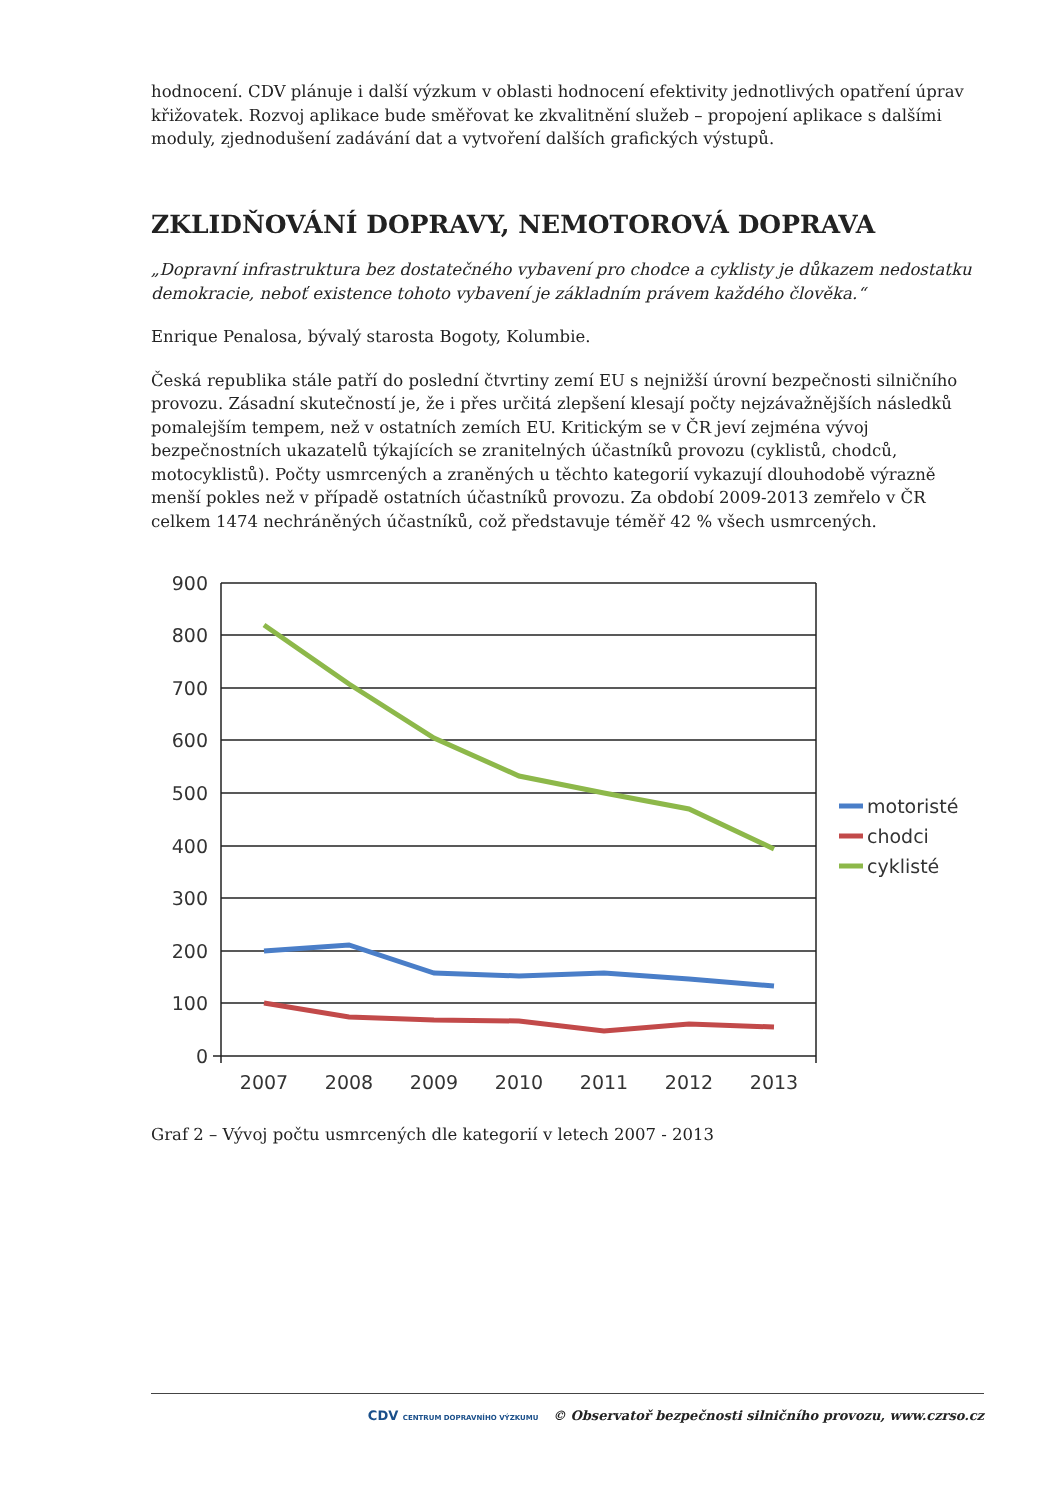hodnocení. CDV plánuje i další výzkum v oblasti hodnocení efektivity jednotlivých opatření úprav křižovatek. Rozvoj aplikace bude směřovat ke zkvalitnění služeb – propojení aplikace s dalšími moduly, zjednodušení zadávání dat a vytvoření dalších grafických výstupů.
ZKLIDŇOVÁNÍ DOPRAVY, NEMOTOROVÁ DOPRAVA
„Dopravní infrastruktura bez dostatečného vybavení pro chodce a cyklisty je důkazem nedostatku demokracie, neboť existence tohoto vybavení je základním právem každého člověka.“
Enrique Penalosa, bývalý starosta Bogoty, Kolumbie.
Česká republika stále patří do poslední čtvrtiny zemí EU s nejnižší úrovní bezpečnosti silničního provozu. Zásadní skutečností je, že i přes určitá zlepšení klesají počty nejzávažnějších následků pomalejším tempem, než v ostatních zemích EU. Kritickým se v ČR jeví zejména vývoj bezpečnostních ukazatelů týkajících se zranitelných účastníků provozu (cyklistů, chodců, motocyklistů). Počty usmrcených a zraněných u těchto kategorií vykazují dlouhodobě výrazně menší pokles než v případě ostatních účastníků provozu. Za období 2009-2013 zemřelo v ČR celkem 1474 nechráněných účastníků, což představuje téměř 42 % všech usmrcených.
900
800
700
600
500
400
300
200
100
0
2007
2008
2009
2010
2011
2012
2013
motoristé
chodci
cyklisté
Graf 2 – Vývoj počtu usmrcených dle kategorií v letech 2007 - 2013
CDV CENTRUM DOPRAVNÍHO VÝZKUMU © Observatoř bezpečnosti silničního provozu, www.czrso.cz